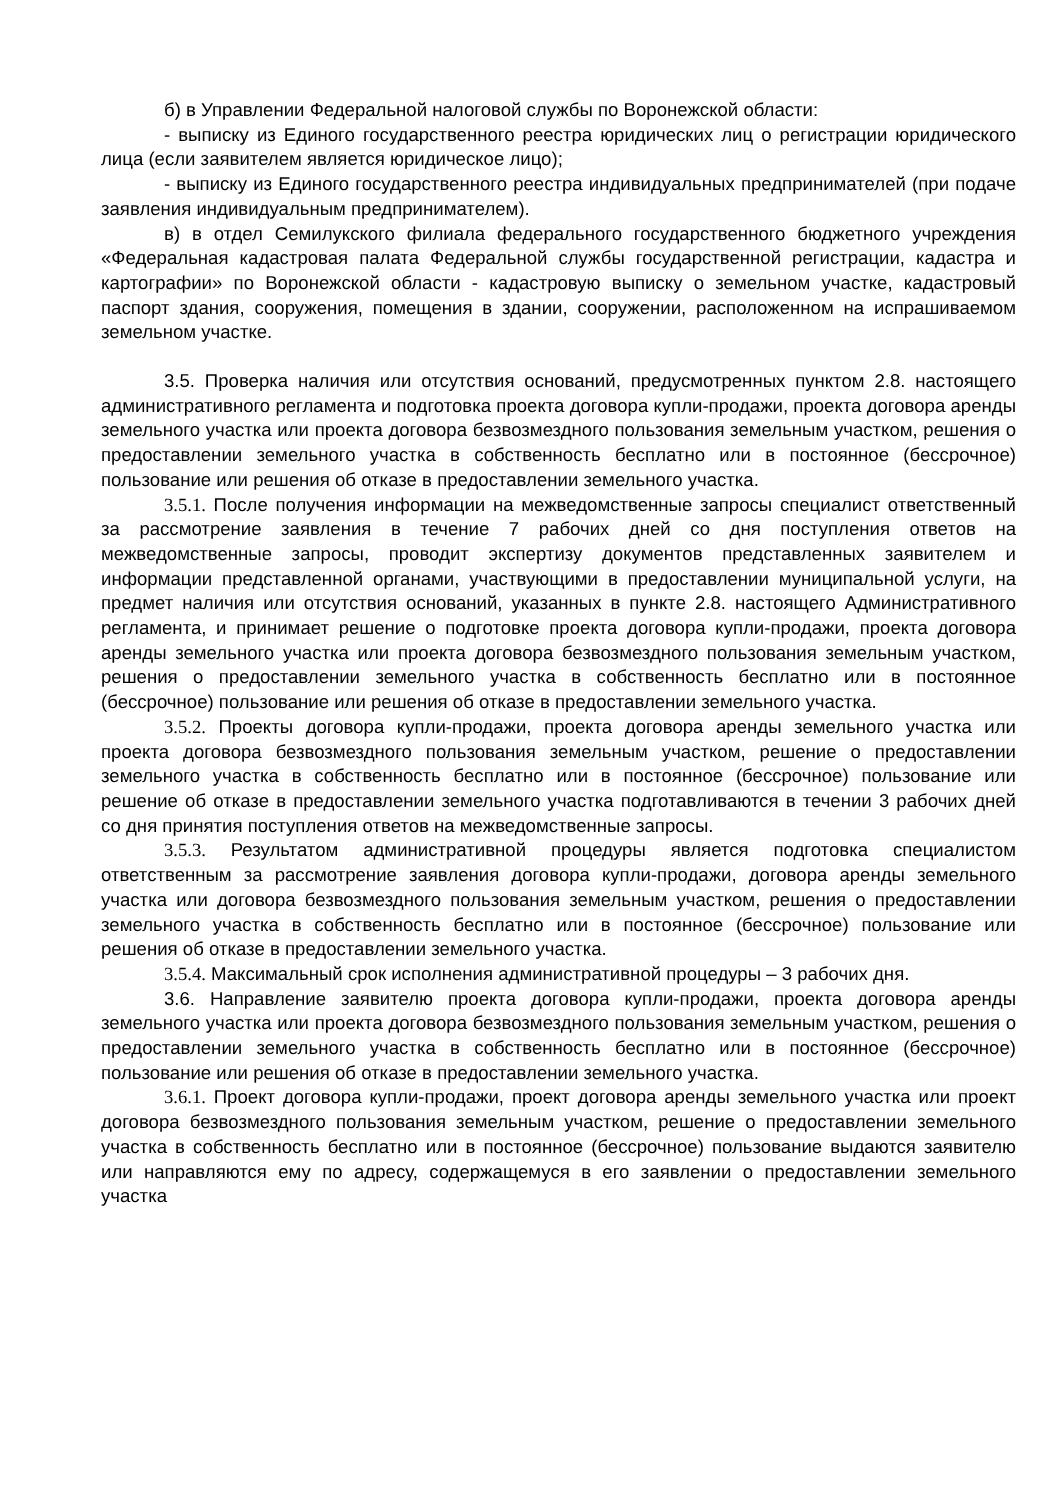б) в Управлении Федеральной налоговой службы по Воронежской области:
- выписку из Единого государственного реестра юридических лиц о регистрации юридического лица (если заявителем является юридическое лицо);
- выписку из Единого государственного реестра индивидуальных предпринимателей (при подаче заявления индивидуальным предпринимателем).
в) в отдел Семилукского филиала федерального государственного бюджетного учреждения «Федеральная кадастровая палата Федеральной службы государственной регистрации, кадастра и картографии» по Воронежской области - кадастровую выписку о земельном участке, кадастровый паспорт здания, сооружения, помещения в здании, сооружении, расположенном на испрашиваемом земельном участке.
3.5. Проверка наличия или отсутствия оснований, предусмотренных пунктом 2.8. настоящего административного регламента и подготовка проекта договора купли-продажи, проекта договора аренды земельного участка или проекта договора безвозмездного пользования земельным участком, решения о предоставлении земельного участка в собственность бесплатно или в постоянное (бессрочное) пользование или решения об отказе в предоставлении земельного участка.
3.5.1. После получения информации на межведомственные запросы специалист ответственный за рассмотрение заявления в течение 7 рабочих дней со дня поступления ответов на межведомственные запросы, проводит экспертизу документов представленных заявителем и информации представленной органами, участвующими в предоставлении муниципальной услуги, на предмет наличия или отсутствия оснований, указанных в пункте 2.8. настоящего Административного регламента, и принимает решение о подготовке проекта договора купли-продажи, проекта договора аренды земельного участка или проекта договора безвозмездного пользования земельным участком, решения о предоставлении земельного участка в собственность бесплатно или в постоянное (бессрочное) пользование или решения об отказе в предоставлении земельного участка.
3.5.2. Проекты договора купли-продажи, проекта договора аренды земельного участка или проекта договора безвозмездного пользования земельным участком, решение о предоставлении земельного участка в собственность бесплатно или в постоянное (бессрочное) пользование или решение об отказе в предоставлении земельного участка подготавливаются в течении 3 рабочих дней со дня принятия поступления ответов на межведомственные запросы.
3.5.3. Результатом административной процедуры является подготовка специалистом ответственным за рассмотрение заявления договора купли-продажи, договора аренды земельного участка или договора безвозмездного пользования земельным участком, решения о предоставлении земельного участка в собственность бесплатно или в постоянное (бессрочное) пользование или решения об отказе в предоставлении земельного участка.
3.5.4. Максимальный срок исполнения административной процедуры – 3 рабочих дня.
3.6. Направление заявителю проекта договора купли-продажи, проекта договора аренды земельного участка или проекта договора безвозмездного пользования земельным участком, решения о предоставлении земельного участка в собственность бесплатно или в постоянное (бессрочное) пользование или решения об отказе в предоставлении земельного участка.
3.6.1. Проект договора купли-продажи, проект договора аренды земельного участка или проект договора безвозмездного пользования земельным участком, решение о предоставлении земельного участка в собственность бесплатно или в постоянное (бессрочное) пользование выдаются заявителю или направляются ему по адресу, содержащемуся в его заявлении о предоставлении земельного участка